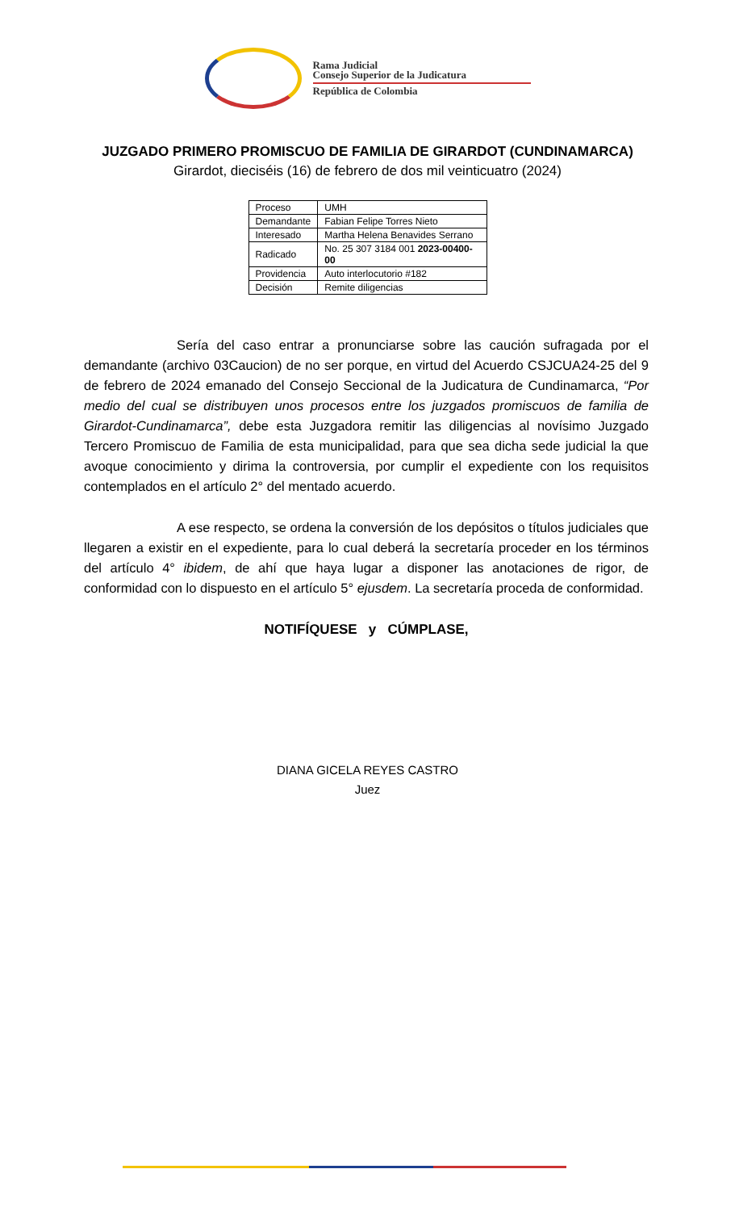Rama Judicial
Consejo Superior de la Judicatura
República de Colombia
JUZGADO PRIMERO PROMISCUO DE FAMILIA DE GIRARDOT (CUNDINAMARCA)
Girardot, dieciséis (16) de febrero de dos mil veinticuatro (2024)
| Proceso | UMH |
| Demandante | Fabian Felipe Torres Nieto |
| Interesado | Martha Helena Benavides Serrano |
| Radicado | No. 25 307 3184 001 2023-00400-00 |
| Providencia | Auto interlocutorio #182 |
| Decisión | Remite diligencias |
Sería del caso entrar a pronunciarse sobre las caución sufragada por el demandante (archivo 03Caucion) de no ser porque, en virtud del Acuerdo CSJCUA24-25 del 9 de febrero de 2024 emanado del Consejo Seccional de la Judicatura de Cundinamarca, “Por medio del cual se distribuyen unos procesos entre los juzgados promiscuos de familia de Girardot-Cundinamarca”, debe esta Juzgadora remitir las diligencias al novísimo Juzgado Tercero Promiscuo de Familia de esta municipalidad, para que sea dicha sede judicial la que avoque conocimiento y dirima la controversia, por cumplir el expediente con los requisitos contemplados en el artículo 2° del mentado acuerdo.
A ese respecto, se ordena la conversión de los depósitos o títulos judiciales que llegaren a existir en el expediente, para lo cual deberá la secretaría proceder en los términos del artículo 4° ibidem, de ahí que haya lugar a disponer las anotaciones de rigor, de conformidad con lo dispuesto en el artículo 5° ejusdem. La secretaría proceda de conformidad.
NOTIFÍQUESE y CÚMPLASE,
DIANA GICELA REYES CASTRO
Juez